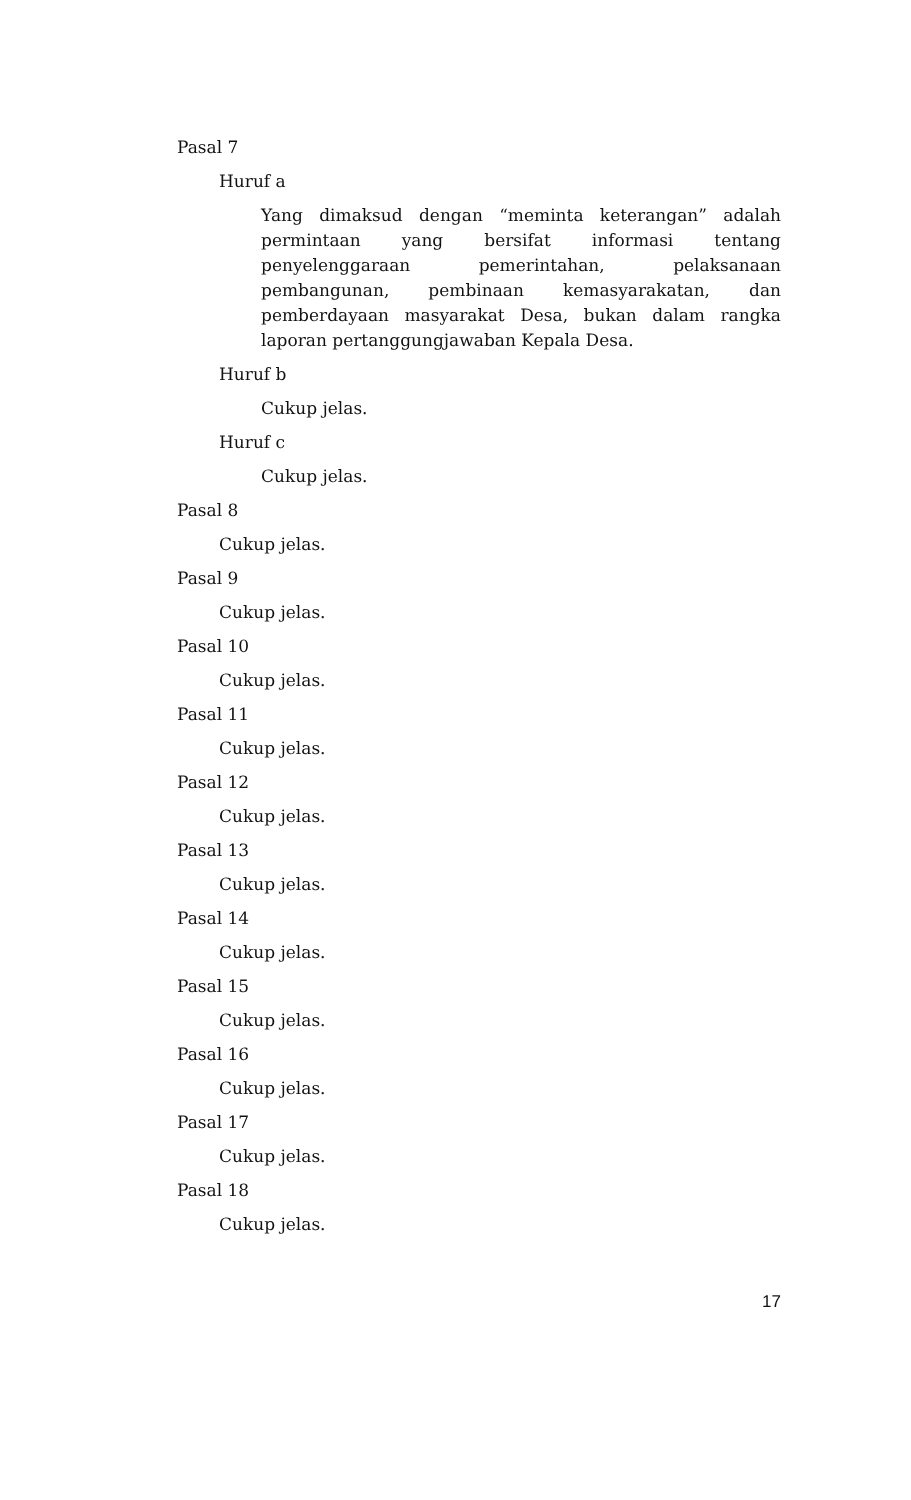Pasal 7
Huruf a
Yang dimaksud dengan “meminta keterangan” adalah permintaan yang bersifat informasi tentang penyelenggaraan pemerintahan, pelaksanaan pembangunan, pembinaan kemasyarakatan, dan pemberdayaan masyarakat Desa, bukan dalam rangka laporan pertanggungjawaban Kepala Desa.
Huruf b
Cukup jelas.
Huruf c
Cukup jelas.
Pasal 8
Cukup jelas.
Pasal 9
Cukup jelas.
Pasal 10
Cukup jelas.
Pasal 11
Cukup jelas.
Pasal 12
Cukup jelas.
Pasal 13
Cukup jelas.
Pasal 14
Cukup jelas.
Pasal 15
Cukup jelas.
Pasal 16
Cukup jelas.
Pasal 17
Cukup jelas.
Pasal 18
Cukup jelas.
17